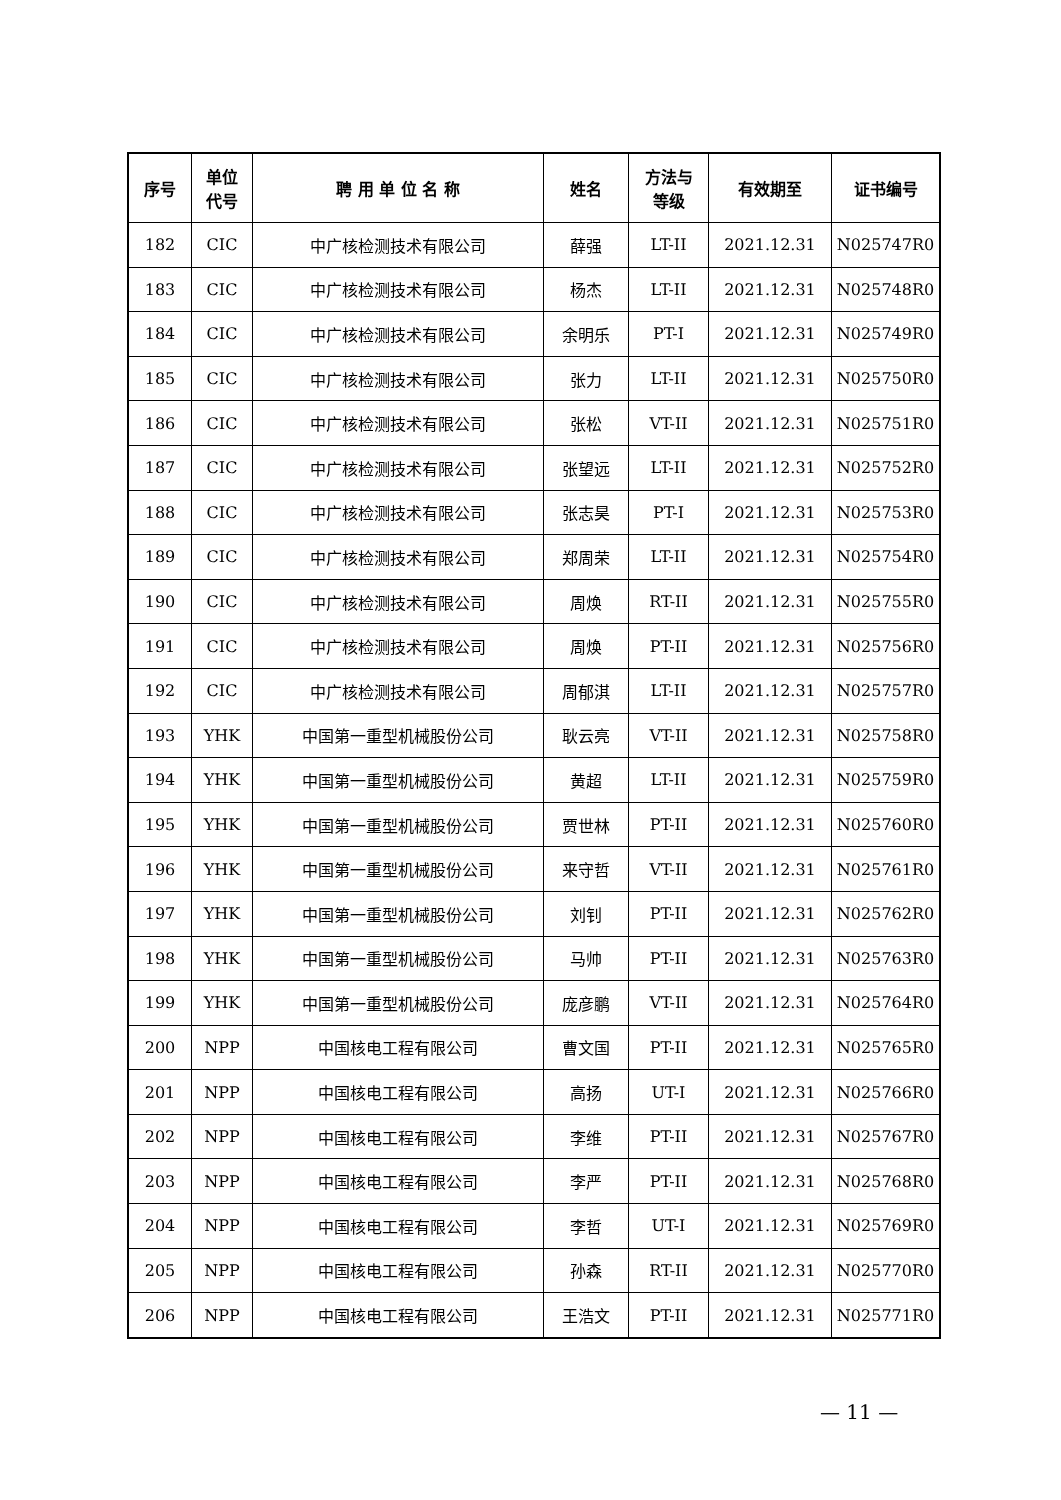| 序号 | 单位 代号 | 聘 用 单 位 名 称 | 姓名 | 方法与 等级 | 有效期至 | 证书编号 |
| --- | --- | --- | --- | --- | --- | --- |
| 182 | CIC | 中广核检测技术有限公司 | 薛强 | LT-II | 2021.12.31 | N025747R0 |
| 183 | CIC | 中广核检测技术有限公司 | 杨杰 | LT-II | 2021.12.31 | N025748R0 |
| 184 | CIC | 中广核检测技术有限公司 | 余明乐 | PT-I | 2021.12.31 | N025749R0 |
| 185 | CIC | 中广核检测技术有限公司 | 张力 | LT-II | 2021.12.31 | N025750R0 |
| 186 | CIC | 中广核检测技术有限公司 | 张松 | VT-II | 2021.12.31 | N025751R0 |
| 187 | CIC | 中广核检测技术有限公司 | 张望远 | LT-II | 2021.12.31 | N025752R0 |
| 188 | CIC | 中广核检测技术有限公司 | 张志昊 | PT-I | 2021.12.31 | N025753R0 |
| 189 | CIC | 中广核检测技术有限公司 | 郑周荣 | LT-II | 2021.12.31 | N025754R0 |
| 190 | CIC | 中广核检测技术有限公司 | 周焕 | RT-II | 2021.12.31 | N025755R0 |
| 191 | CIC | 中广核检测技术有限公司 | 周焕 | PT-II | 2021.12.31 | N025756R0 |
| 192 | CIC | 中广核检测技术有限公司 | 周郁淇 | LT-II | 2021.12.31 | N025757R0 |
| 193 | YHK | 中国第一重型机械股份公司 | 耿云亮 | VT-II | 2021.12.31 | N025758R0 |
| 194 | YHK | 中国第一重型机械股份公司 | 黄超 | LT-II | 2021.12.31 | N025759R0 |
| 195 | YHK | 中国第一重型机械股份公司 | 贾世林 | PT-II | 2021.12.31 | N025760R0 |
| 196 | YHK | 中国第一重型机械股份公司 | 来守哲 | VT-II | 2021.12.31 | N025761R0 |
| 197 | YHK | 中国第一重型机械股份公司 | 刘钊 | PT-II | 2021.12.31 | N025762R0 |
| 198 | YHK | 中国第一重型机械股份公司 | 马帅 | PT-II | 2021.12.31 | N025763R0 |
| 199 | YHK | 中国第一重型机械股份公司 | 庞彦鹏 | VT-II | 2021.12.31 | N025764R0 |
| 200 | NPP | 中国核电工程有限公司 | 曹文国 | PT-II | 2021.12.31 | N025765R0 |
| 201 | NPP | 中国核电工程有限公司 | 高扬 | UT-I | 2021.12.31 | N025766R0 |
| 202 | NPP | 中国核电工程有限公司 | 李维 | PT-II | 2021.12.31 | N025767R0 |
| 203 | NPP | 中国核电工程有限公司 | 李严 | PT-II | 2021.12.31 | N025768R0 |
| 204 | NPP | 中国核电工程有限公司 | 李哲 | UT-I | 2021.12.31 | N025769R0 |
| 205 | NPP | 中国核电工程有限公司 | 孙森 | RT-II | 2021.12.31 | N025770R0 |
| 206 | NPP | 中国核电工程有限公司 | 王浩文 | PT-II | 2021.12.31 | N025771R0 |
— 11 —